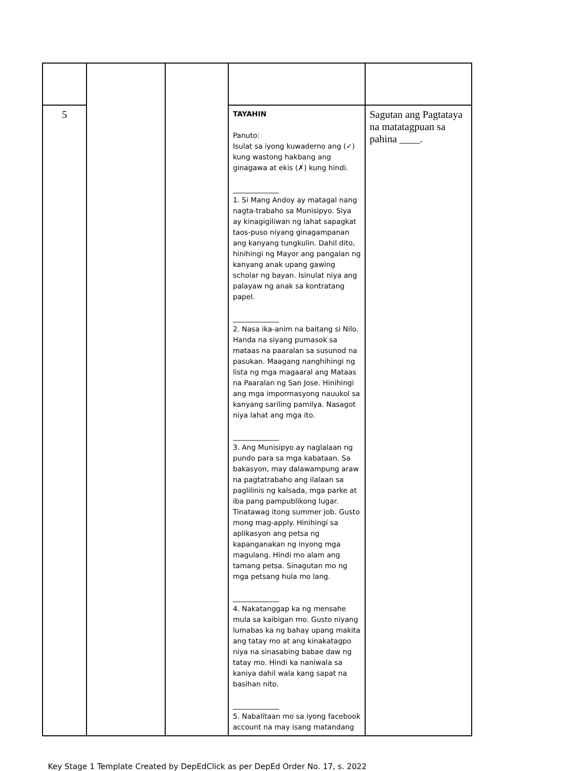| 5 | | | TAYAHIN Panuto: Isulat sa iyong kuwaderno ang (✓) kung wastong hakbang ang ginagawa at ekis (✗) kung hindi. _____________ 1. Si Mang Andoy ay matagal nang nagta-trabaho sa Munisipyo. Siya ay kinagigiliwan ng lahat sapagkat taos-puso niyang ginagampanan ang kanyang tungkulin. Dahil dito, hinihingi ng Mayor ang pangalan ng kanyang anak upang gawing scholar ng bayan. Isinulat niya ang palayaw ng anak sa kontratang papel. _____________ 2. Nasa ika-anim na baitang si Nilo. Handa na siyang pumasok sa mataas na paaralan sa susunod na pasukan. Maagang nanghihingi ng lista ng mga magaaral ang Mataas na Paaralan ng San Jose. Hinihingi ang mga impormasyong nauukol sa kanyang sariling pamilya. Nasagot niya lahat ang mga ito. _____________ 3. Ang Munisipyo ay naglalaan ng pundo para sa mga kabataan. Sa bakasyon, may dalawampung araw na pagtatrabaho ang ilalaan sa paglilinis ng kalsada, mga parke at iba pang pampublikong lugar. Tinatawag itong summer job. Gusto mong mag-apply. Hinihingi sa aplikasyon ang petsa ng kapanganakan ng inyong mga magulang. Hindi mo alam ang tamang petsa. Sinagutan mo ng mga petsang hula mo lang. _____________ 4. Nakatanggap ka ng mensahe mula sa kaibigan mo. Gusto niyang lumabas ka ng bahay upang makita ang tatay mo at ang kinakatagpo niya na sinasabing babae daw ng tatay mo. Hindi ka naniwala sa kaniya dahil wala kang sapat na basihan nito. _____________ 5. Nabalitaan mo sa iyong facebook account na may isang matandang | Sagutan ang Pagtataya na matatagpuan sa pahina ____. |
Key Stage 1 Template Created by DepEdClick as per DepEd Order No. 17, s. 2022